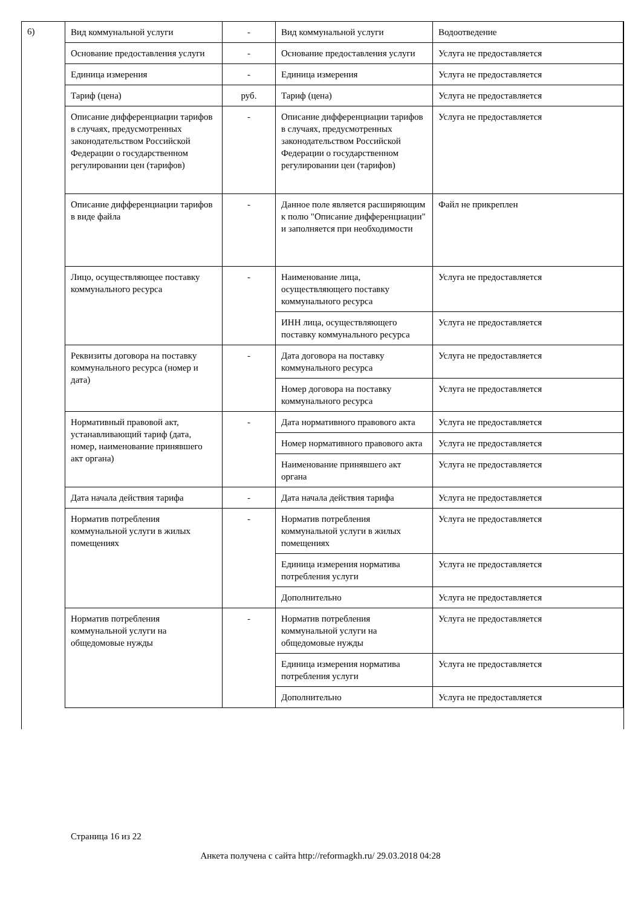6)
| Вид коммунальной услуги | - | Вид коммунальной услуги | Водоотведение |
| Основание предоставления услуги | - | Основание предоставления услуги | Услуга не предоставляется |
| Единица измерения | - | Единица измерения | Услуга не предоставляется |
| Тариф (цена) | руб. | Тариф (цена) | Услуга не предоставляется |
| Описание дифференциации тарифов в случаях, предусмотренных законодательством Российской Федерации о государственном регулировании цен (тарифов) | - | Описание дифференциации тарифов в случаях, предусмотренных законодательством Российской Федерации о государственном регулировании цен (тарифов) | Услуга не предоставляется |
| Описание дифференциации тарифов в виде файла | - | Данное поле является расширяющим к полю "Описание дифференциации" и заполняется при необходимости | Файл не прикреплен |
| Лицо, осуществляющее поставку коммунального ресурса | - | Наименование лица, осуществляющего поставку коммунального ресурса | Услуга не предоставляется |
| | | ИНН лица, осуществляющего поставку коммунального ресурса | Услуга не предоставляется |
| Реквизиты договора на поставку коммунального ресурса (номер и дата) | - | Дата договора на поставку коммунального ресурса | Услуга не предоставляется |
| | | Номер договора на поставку коммунального ресурса | Услуга не предоставляется |
| Нормативный правовой акт, устанавливающий тариф (дата, номер, наименование принявшего акт органа) | - | Дата нормативного правового акта | Услуга не предоставляется |
| | | Номер нормативного правового акта | Услуга не предоставляется |
| | | Наименование принявшего акт органа | Услуга не предоставляется |
| Дата начала действия тарифа | - | Дата начала действия тарифа | Услуга не предоставляется |
| Норматив потребления коммунальной услуги в жилых помещениях | - | Норматив потребления коммунальной услуги в жилых помещениях | Услуга не предоставляется |
| | | Единица измерения норматива потребления услуги | Услуга не предоставляется |
| | | Дополнительно | Услуга не предоставляется |
| Норматив потребления коммунальной услуги на общедомовые нужды | - | Норматив потребления коммунальной услуги на общедомовые нужды | Услуга не предоставляется |
| | | Единица измерения норматива потребления услуги | Услуга не предоставляется |
| | | Дополнительно | Услуга не предоставляется |
Страница 16 из 22
Анкета получена с сайта http://reformagkh.ru/ 29.03.2018 04:28